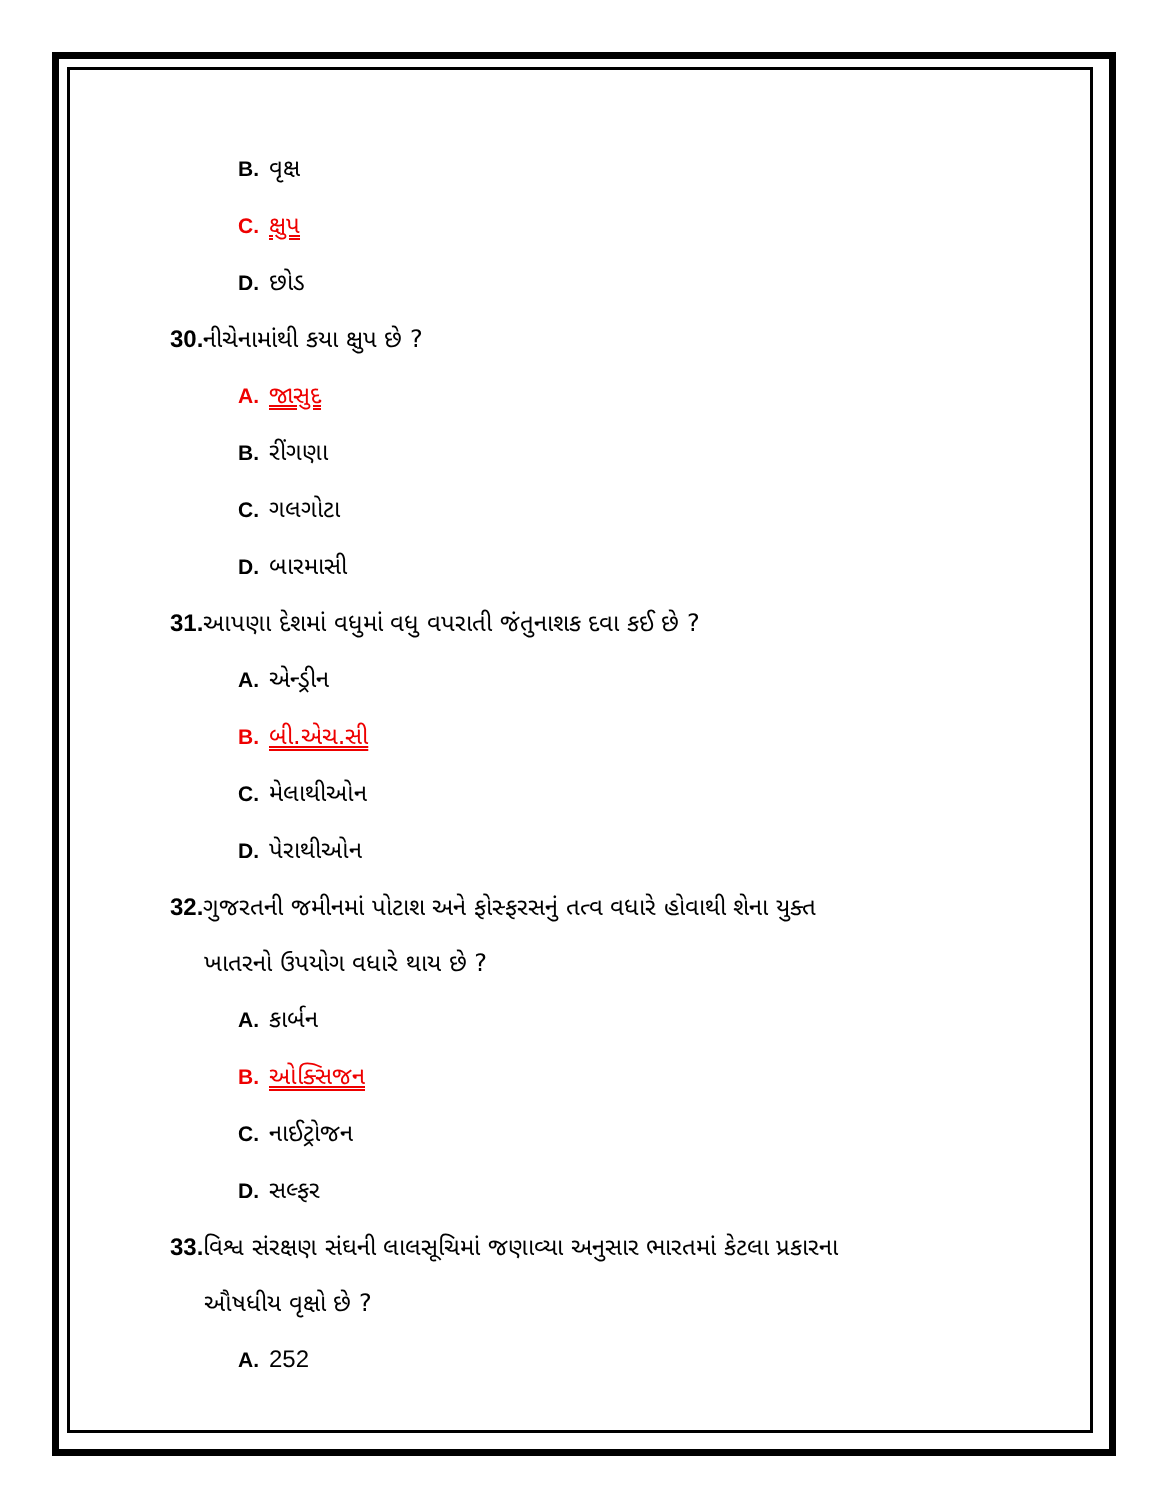B. વૃક્ષ
C. ક્ષુપ
D. છોડ
30. નીચેનામાંથી કયા ક્ષુપ છે ?
A. જાસુદ
B. રીંગણા
C. ગલગોટા
D. બારમાસી
31. આપણા દેશમાં વધુમાં વધુ વપરાતી જંતુનાશક દવા કઈ છે ?
A. એન્ડ્રીન
B. બી.એચ.સી
C. મેલાથીઓન
D. પેરાથીઓન
32. ગુજરતની જમીનમાં પોટાશ અને ફોસ્ફરસનું તત્વ વધારે હોવાથી શેના યુક્ત
ખાતરનો ઉપયોગ વધારે થાય છે ?
A. કાર્બન
B. ઓક્સિજન
C. નાઈટ્રોજન
D. સલ્ફર
33. વિશ્વ સંરક્ષણ સંઘની લાલસૂચિમાં જણાવ્યા અનુસાર ભારતમાં કેટલા પ્રકારના
ઔષધીય વૃક્ષો છે ?
A. 252